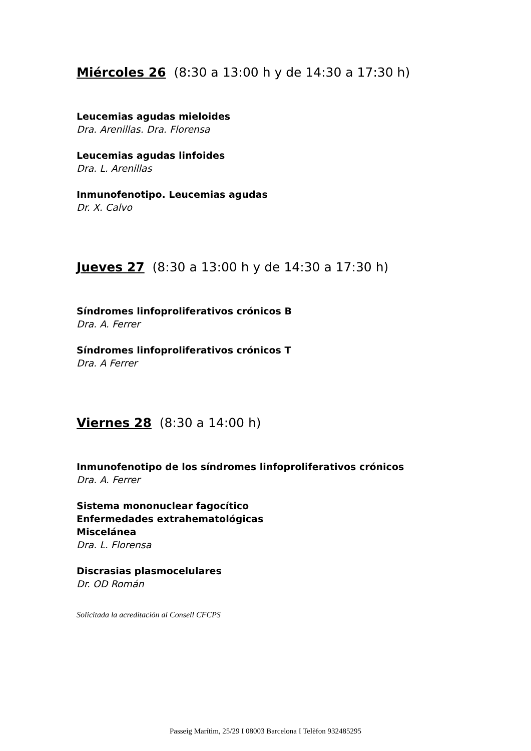Miércoles 26 (8:30 a 13:00 h y de 14:30 a 17:30 h)
Leucemias agudas mieloides
Dra. Arenillas. Dra. Florensa
Leucemias agudas linfoides
Dra. L. Arenillas
Inmunofenotipo. Leucemias agudas
Dr. X. Calvo
Jueves 27 (8:30 a 13:00 h y de 14:30 a 17:30 h)
Síndromes linfoproliferativos crónicos B
Dra. A. Ferrer
Síndromes linfoproliferativos crónicos T
Dra. A Ferrer
Viernes 28 (8:30 a 14:00 h)
Inmunofenotipo de los síndromes linfoproliferativos crónicos
Dra. A. Ferrer
Sistema mononuclear fagocítico
Enfermedades extrahematológicas
Miscelánea
Dra. L. Florensa
Discrasias plasmocelulares
Dr. OD Román
Solicitada la acreditación al Consell CFCPS
Passeig Marítim, 25/29 I 08003 Barcelona I Telèfon 932485295